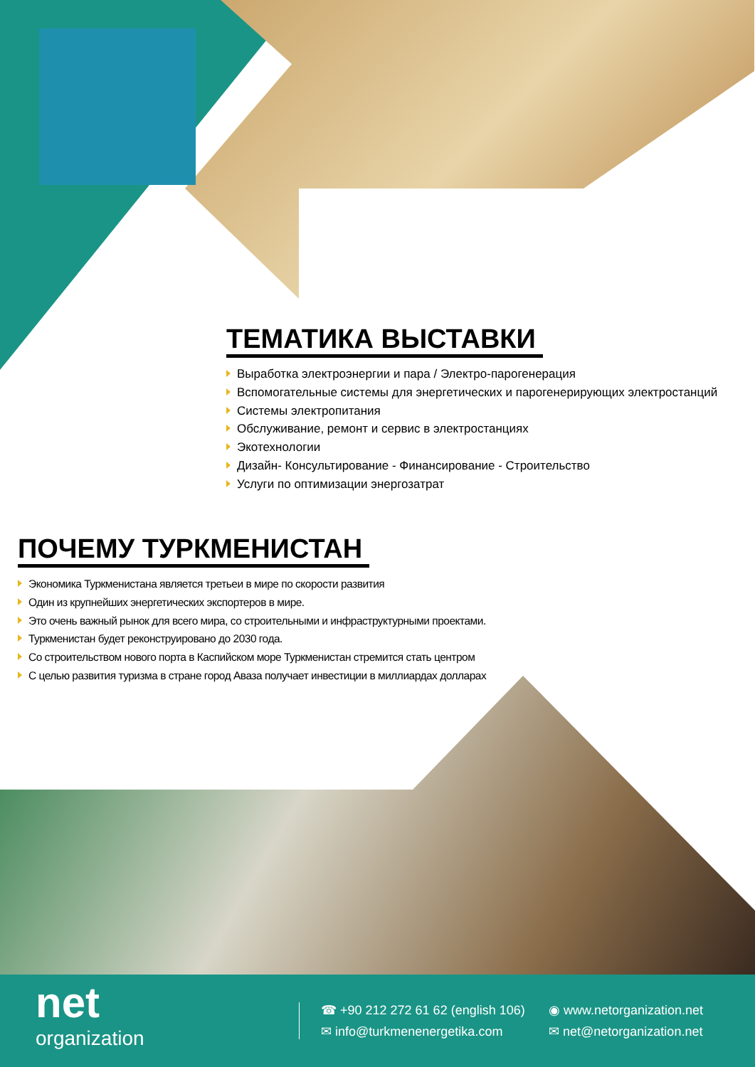ТЕМАТИКА ВЫСТАВКИ
Выработка электроэнергии и пара / Электро-парогенерация
Вспомогательные системы для энергетических и парогенерирующих электростанций
Системы электропитания
Обслуживание, ремонт и сервис в электростанциях
Экотехнологии
Дизайн- Консультирование - Финансирование - Строительство
Услуги по оптимизации энергозатрат
ПОЧЕМУ ТУРКМЕНИСТАН
Экономика Туркменистана является третьеи в мире по скорости развития
Один из крупнейших энергетических экспортеров в мире.
Это очень важный рынок для всего мира, со строительными и инфраструктурными проектами.
Туркменистан будет реконструировано до 2030 года.
Со строительством нового порта в Каспийском море Туркменистан стремится стать центром
С целью развития туризма в стране город Аваза получает инвестиции в миллиардах долларах
net
organization
☎ +90 212 272 61 62 (english 106)
◉ www.netorganization.net
✉ info@turkmenenergetika.com
✉ net@netorganization.net